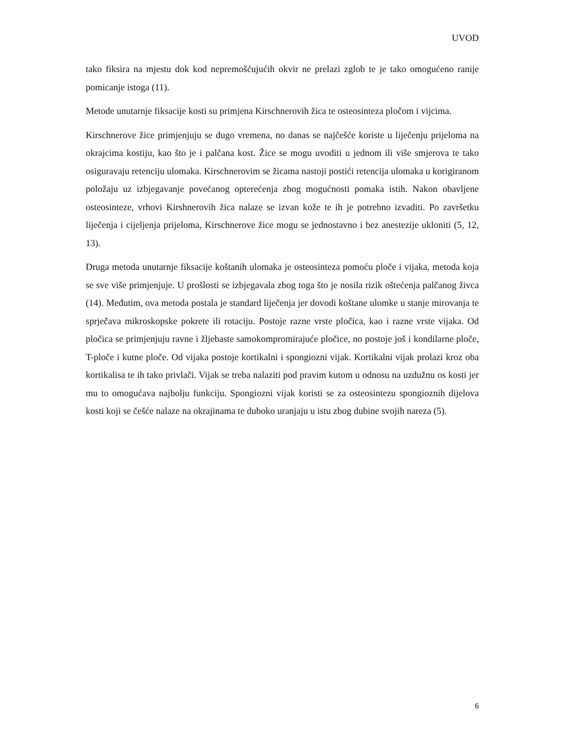UVOD
tako fiksira na mjestu dok kod nepremošćujućih okvir ne prelazi zglob te je tako omogućeno ranije pomicanje istoga (11).
Metode unutarnje fiksacije kosti su primjena Kirschnerovih žica te osteosinteza pločom i vijcima.
Kirschnerove žice primjenjuju se dugo vremena, no danas se najčešće koriste u liječenju prijeloma na okrajcima kostiju, kao što je i palčana kost. Žice se mogu uvoditi u jednom ili više smjerova te tako osiguravaju retenciju ulomaka. Kirschnerovim se žicama nastoji postići retencija ulomaka u korigiranom položaju uz izbjegavanje povećanog opterećenja zbog mogućnosti pomaka istih. Nakon obavljene osteosinteze, vrhovi Kirshnerovih žica nalaze se izvan kože te ih je potrebno izvaditi. Po završetku liječenja i cijeljenja prijeloma, Kirschnerove žice mogu se jednostavno i bez anestezije ukloniti (5, 12, 13).
Druga metoda unutarnje fiksacije koštanih ulomaka je osteosinteza pomoću ploče i vijaka, metoda koja se sve više primjenjuje. U prošlosti se izbjegavala zbog toga što je nosila rizik oštećenja palčanog živca (14). Međutim, ova metoda postala je standard liječenja jer dovodi koštane ulomke u stanje mirovanja te sprječava mikroskopske pokrete ili rotaciju. Postoje razne vrste pločica, kao i razne vrste vijaka. Od pločica se primjenjuju ravne i žljebaste samokompromirajuće pločice, no postoje još i kondilarne ploče, T-ploče i kutne ploče. Od vijaka postoje kortikalni i spongiozni vijak. Kortikalni vijak prolazi kroz oba kortikalisa te ih tako privlači. Vijak se treba nalaziti pod pravim kutom u odnosu na uzdužnu os kosti jer mu to omogućava najbolju funkciju. Spongiozni vijak koristi se za osteosintezu spongioznih dijelova kosti koji se češće nalaze na okrajinama te duboko uranjaju u istu zbog dubine svojih nareza (5).
6